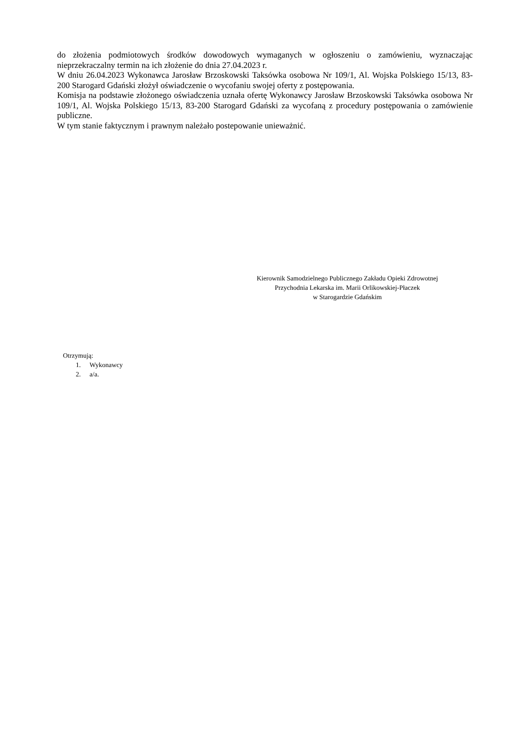do złożenia podmiotowych środków dowodowych wymaganych w ogłoszeniu o zamówieniu, wyznaczając nieprzekraczalny termin na ich złożenie do dnia 27.04.2023 r.
W dniu 26.04.2023 Wykonawca Jarosław Brzoskowski Taksówka osobowa Nr 109/1, Al. Wojska Polskiego 15/13, 83-200 Starogard Gdański złożył oświadczenie o wycofaniu swojej oferty z postępowania.
Komisja na podstawie złożonego oświadczenia uznała ofertę Wykonawcy Jarosław Brzoskowski Taksówka osobowa Nr 109/1, Al. Wojska Polskiego 15/13, 83-200 Starogard Gdański za wycofaną z procedury postępowania o zamówienie publiczne.
W tym stanie faktycznym i prawnym należało postepowanie unieważnić.
Kierownik Samodzielnego Publicznego Zakładu Opieki Zdrowotnej
Przychodnia Lekarska im. Marii Orlikowskiej-Płaczek
w Starogardzie Gdańskim
Otrzymują:
1. Wykonawcy
2. a/a.